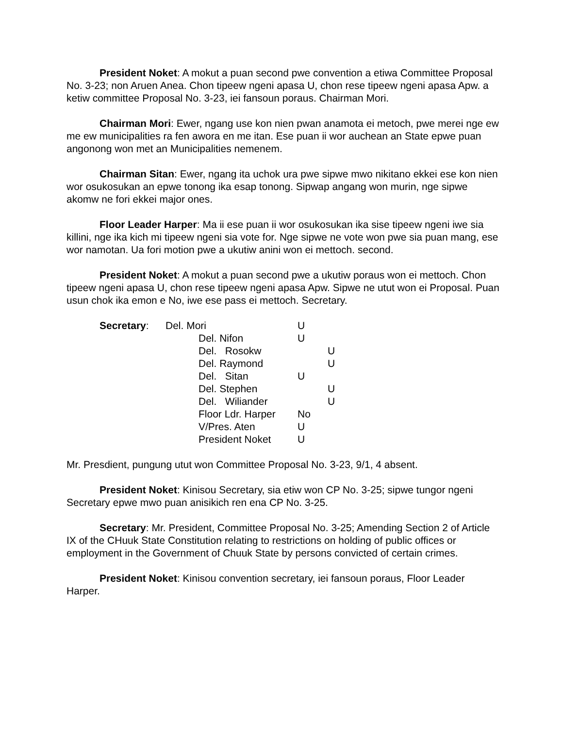President Noket: A mokut a puan second pwe convention a etiwa Committee Proposal No. 3-23; non Aruen Anea. Chon tipeew ngeni apasa U, chon rese tipeew ngeni apasa Apw. a ketiw committee Proposal No. 3-23, iei fansoun poraus. Chairman Mori.
Chairman Mori: Ewer, ngang use kon nien pwan anamota ei metoch, pwe merei nge ew me ew municipalities ra fen awora en me itan. Ese puan ii wor auchean an State epwe puan angonong won met an Municipalities nemenem.
Chairman Sitan: Ewer, ngang ita uchok ura pwe sipwe mwo nikitano ekkei ese kon nien wor osukosukan an epwe tonong ika esap tonong. Sipwap angang won murin, nge sipwe akomw ne fori ekkei major ones.
Floor Leader Harper: Ma ii ese puan ii wor osukosukan ika sise tipeew ngeni iwe sia killini, nge ika kich mi tipeew ngeni sia vote for. Nge sipwe ne vote won pwe sia puan mang, ese wor namotan. Ua fori motion pwe a ukutiw anini won ei mettoch. second.
President Noket: A mokut a puan second pwe a ukutiw poraus won ei mettoch. Chon tipeew ngeni apasa U, chon rese tipeew ngeni apasa Apw. Sipwe ne utut won ei Proposal. Puan usun chok ika emon e No, iwe ese pass ei mettoch. Secretary.
| Secretary : | Del. Mori | | U | |
| | | Del. Nifon | U | |
| | | Del. Rosokw | | U |
| | | Del. Raymond | | U |
| | | Del. Sitan | U | |
| | | Del. Stephen | | U |
| | | Del. Wiliander | | U |
| | | Floor Ldr. Harper | No | |
| | | V/Pres. Aten | U | |
| | | President Noket | U | |
Mr. Presdient, pungung utut won Committee Proposal No. 3-23, 9/1, 4 absent.
President Noket: Kinisou Secretary, sia etiw won CP No. 3-25; sipwe tungor ngeni Secretary epwe mwo puan anisikich ren ena CP No. 3-25.
Secretary: Mr. President, Committee Proposal No. 3-25; Amending Section 2 of Article IX of the CHuuk State Constitution relating to restrictions on holding of public offices or employment in the Government of Chuuk State by persons convicted of certain crimes.
President Noket: Kinisou convention secretary, iei fansoun poraus, Floor Leader Harper.